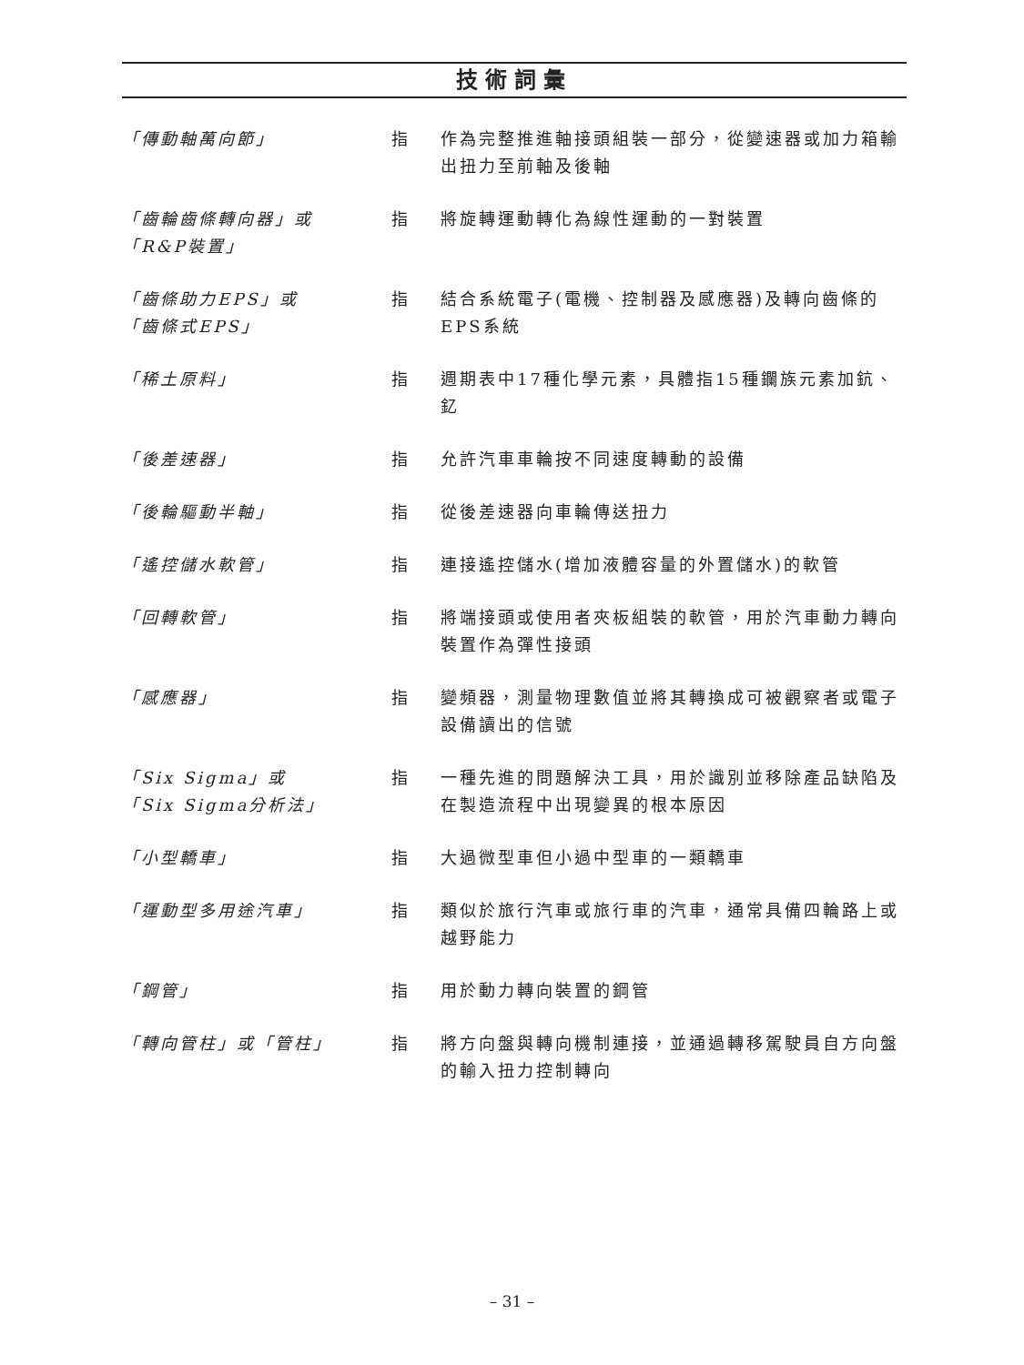技術詞彙
| 「傳動軸萬向節」 | 指 | 作為完整推進軸接頭組裝一部分，從變速器或加力箱輸出扭力至前軸及後軸 |
| 「齒輪齒條轉向器」或 「R&P裝置」 | 指 | 將旋轉運動轉化為線性運動的一對裝置 |
| 「齒條助力EPS」或 「齒條式EPS」 | 指 | 結合系統電子(電機、控制器及感應器)及轉向齒條的EPS系統 |
| 「稀土原料」 | 指 | 週期表中17種化學元素，具體指15種鑭族元素加鈧、釔 |
| 「後差速器」 | 指 | 允許汽車車輪按不同速度轉動的設備 |
| 「後輪驅動半軸」 | 指 | 從後差速器向車輪傳送扭力 |
| 「遙控儲水軟管」 | 指 | 連接遙控儲水(增加液體容量的外置儲水)的軟管 |
| 「回轉軟管」 | 指 | 將端接頭或使用者夾板組裝的軟管，用於汽車動力轉向裝置作為彈性接頭 |
| 「感應器」 | 指 | 變頻器，測量物理數值並將其轉換成可被觀察者或電子設備讀出的信號 |
| 「Six Sigma」或 「Six Sigma分析法」 | 指 | 一種先進的問題解決工具，用於識別並移除產品缺陷及在製造流程中出現變異的根本原因 |
| 「小型轎車」 | 指 | 大過微型車但小過中型車的一類轎車 |
| 「運動型多用途汽車」 | 指 | 類似於旅行汽車或旅行車的汽車，通常具備四輪路上或越野能力 |
| 「鋼管」 | 指 | 用於動力轉向裝置的鋼管 |
| 「轉向管柱」或「管柱」 | 指 | 將方向盤與轉向機制連接，並通過轉移駕駛員自方向盤的輸入扭力控制轉向 |
– 31 –